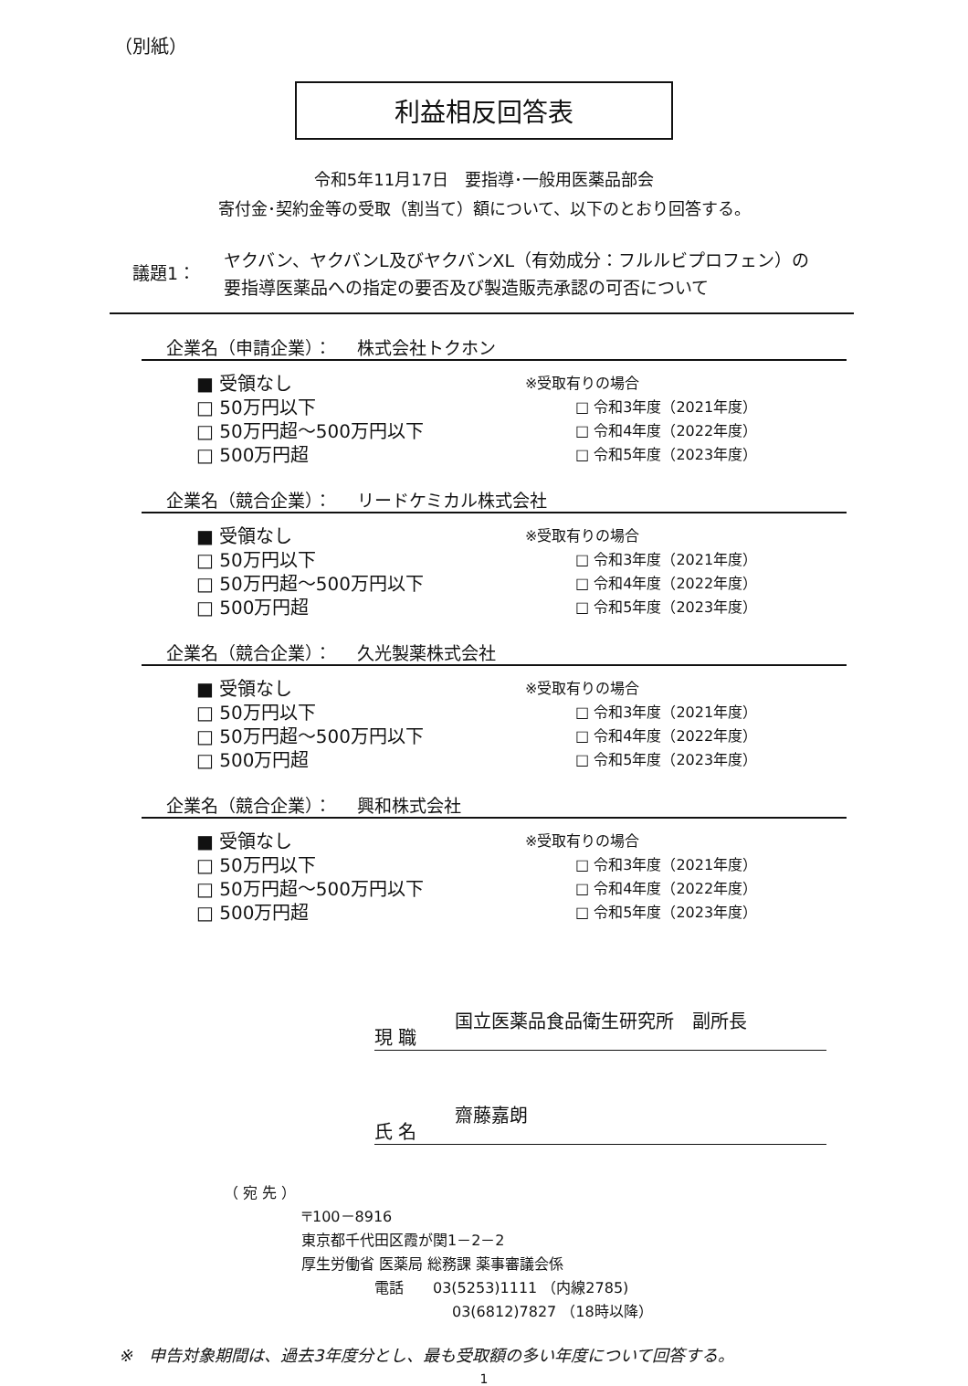（別紙）
利益相反回答表
令和5年11月17日　要指導･一般用医薬品部会
寄付金･契約金等の受取（割当て）額について、以下のとおり回答する。
議題1：
ヤクバン、ヤクバンL及びヤクバンXL（有効成分：フルルビプロフェン）の
要指導医薬品への指定の要否及び製造販売承認の可否について
企業名（申請企業）： 株式会社トクホン
■ 受領なし
□ 50万円以下
□ 50万円超～500万円以下
□ 500万円超
※受取有りの場合
□ 令和3年度（2021年度）
□ 令和4年度（2022年度）
□ 令和5年度（2023年度）
企業名（競合企業）： リードケミカル株式会社
■ 受領なし
□ 50万円以下
□ 50万円超～500万円以下
□ 500万円超
※受取有りの場合
□ 令和3年度（2021年度）
□ 令和4年度（2022年度）
□ 令和5年度（2023年度）
企業名（競合企業）： 久光製薬株式会社
■ 受領なし
□ 50万円以下
□ 50万円超～500万円以下
□ 500万円超
※受取有りの場合
□ 令和3年度（2021年度）
□ 令和4年度（2022年度）
□ 令和5年度（2023年度）
企業名（競合企業）： 興和株式会社
■ 受領なし
□ 50万円以下
□ 50万円超～500万円以下
□ 500万円超
※受取有りの場合
□ 令和3年度（2021年度）
□ 令和4年度（2022年度）
□ 令和5年度（2023年度）
現 職
国立医薬品食品衛生研究所　副所長
氏 名
齋藤嘉朗
（ 宛 先 ）
〒100－8916
東京都千代田区霞が関1－2－2
厚生労働省 医薬局 総務課 薬事審議会係
電話　　03(5253)1111 （内線2785)
03(6812)7827 （18時以降）
※　申告対象期間は、過去3年度分とし、最も受取額の多い年度について回答する。
1